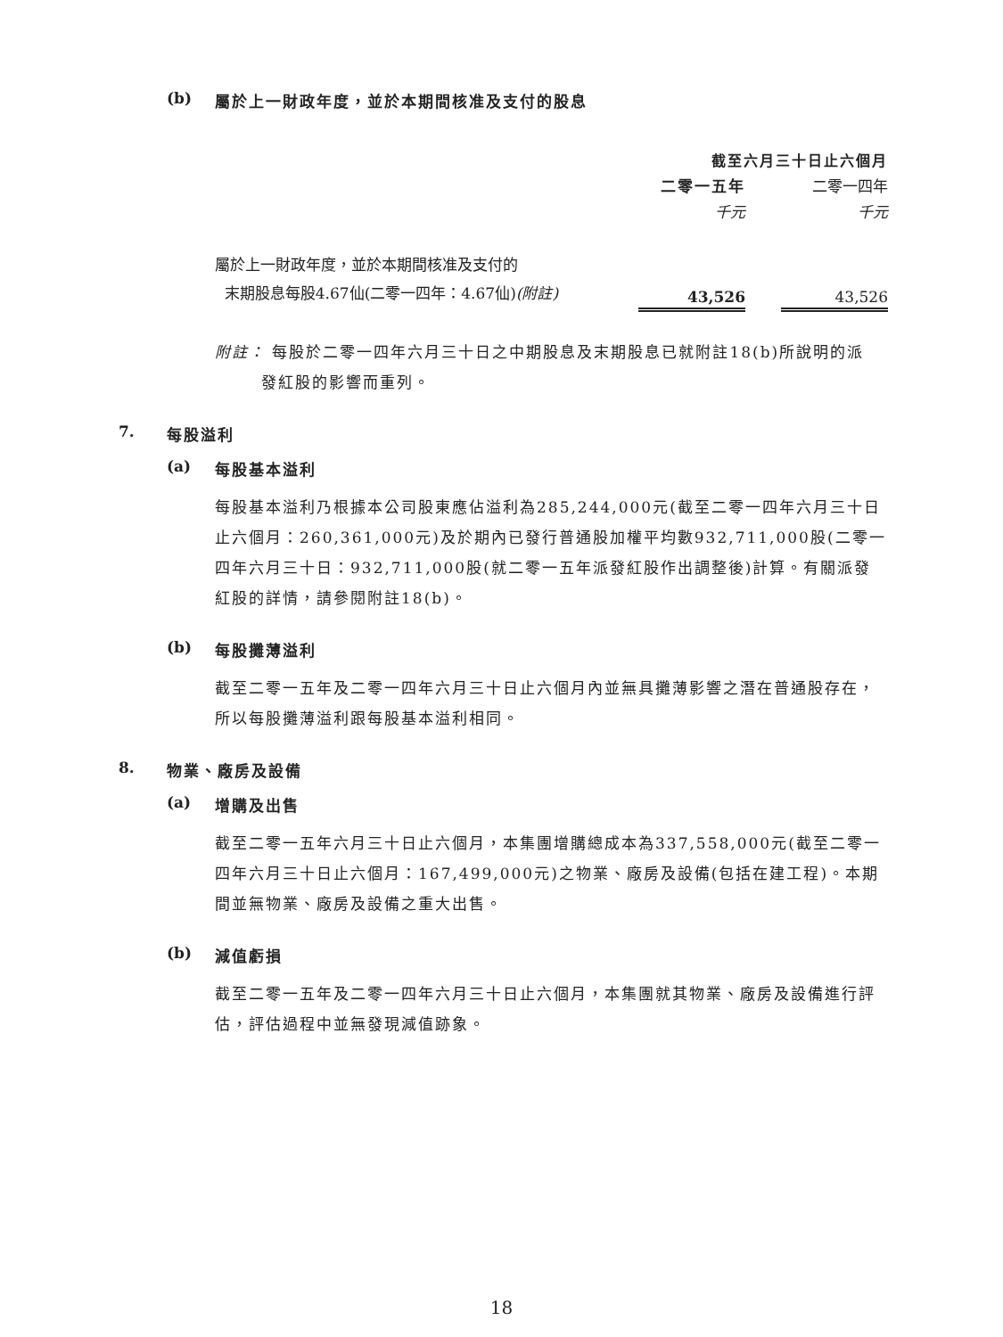(b) 屬於上一財政年度，並於本期間核准及支付的股息
| | 截至六月三十日止六個月 | | |
| | 二零一五年 | | 二零一四年 |
| | 千元 | | 千元 |
| 屬於上一財政年度，並於本期間核准及支付的 末期股息每股4.67仙(二零一四年：4.67仙) (附註) | 43,526 | | 43,526 |
附註： 每股於二零一四年六月三十日之中期股息及末期股息已就附註18(b)所說明的派
發紅股的影響而重列。
7. 每股溢利
(a) 每股基本溢利
每股基本溢利乃根據本公司股東應佔溢利為285,244,000元(截至二零一四年六月三十日止六個月：260,361,000元)及於期內已發行普通股加權平均數932,711,000股(二零一四年六月三十日：932,711,000股(就二零一五年派發紅股作出調整後)計算。有關派發紅股的詳情，請參閱附註18(b)。
(b) 每股攤薄溢利
截至二零一五年及二零一四年六月三十日止六個月內並無具攤薄影響之潛在普通股存在，所以每股攤薄溢利跟每股基本溢利相同。
8. 物業、廠房及設備
(a) 增購及出售
截至二零一五年六月三十日止六個月，本集團增購總成本為337,558,000元(截至二零一四年六月三十日止六個月：167,499,000元)之物業、廠房及設備(包括在建工程)。本期間並無物業、廠房及設備之重大出售。
(b) 減值虧損
截至二零一五年及二零一四年六月三十日止六個月，本集團就其物業、廠房及設備進行評估，評估過程中並無發現減值跡象。
18